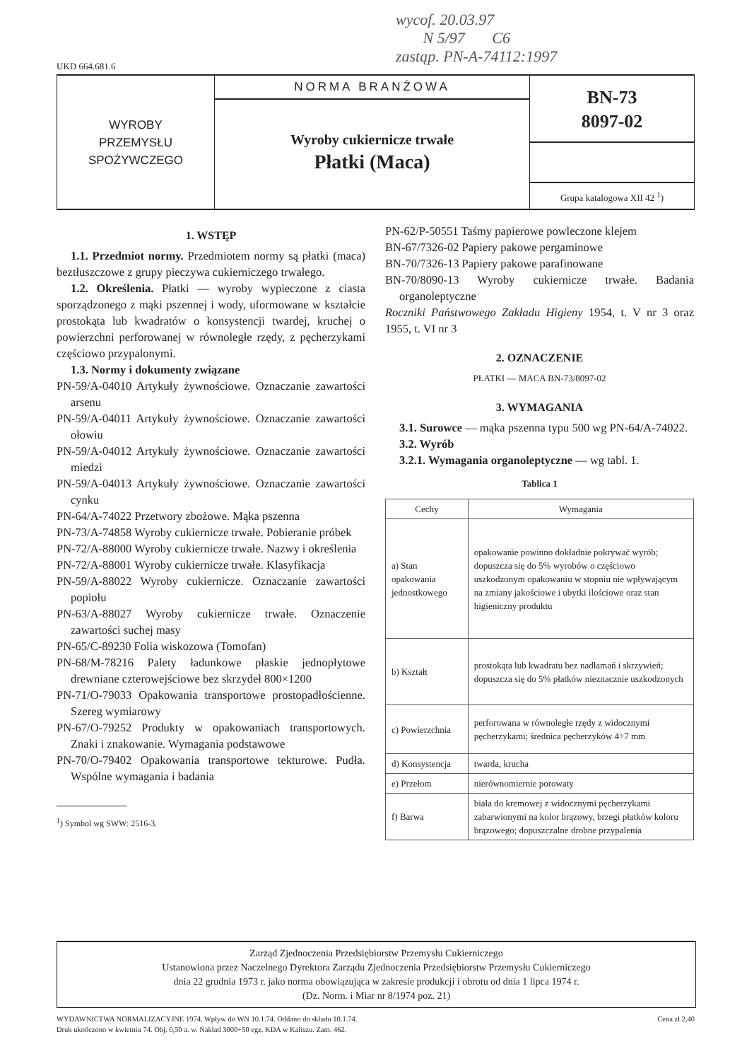wycof. 20.03.97
N 5/97 C6
zastąp. PN-A-74112:1997
UKD 664.681.6
WYROBY
PRZEMYSŁU
SPOŻYWCZEGO
NORMA BRANŻOWA
Wyroby cukiernicze trwałe
Płatki (Maca)
BN-73
8097-02
Grupa katalogowa XII 42 <sup>1</sup>)
1. WSTĘP
1.1. Przedmiot normy. Przedmiotem normy są płatki (maca) beztłuszczowe z grupy pieczywa cukierniczego trwałego.
1.2. Określenia. Płatki — wyroby wypieczone z ciasta sporządzonego z mąki pszennej i wody, uformowane w kształcie prostokąta lub kwadratów o konsystencji twardej, kruchej o powierzchni perforowanej w równoległe rzędy, z pęcherzykami częściowo przypalonymi.
1.3. Normy i dokumenty związane
PN-59/A-04010 Artykuły żywnościowe. Oznaczanie zawartości arsenu
PN-59/A-04011 Artykuły żywnościowe. Oznaczanie zawartości ołowiu
PN-59/A-04012 Artykuły żywnościowe. Oznaczanie zawartości miedzi
PN-59/A-04013 Artykuły żywnościowe. Oznaczanie zawartości cynku
PN-64/A-74022 Przetwory zbożowe. Mąka pszenna
PN-73/A-74858 Wyroby cukiernicze trwałe. Pobieranie próbek
PN-72/A-88000 Wyroby cukiernicze trwałe. Nazwy i określenia
PN-72/A-88001 Wyroby cukiernicze trwałe. Klasyfikacja
PN-59/A-88022 Wyroby cukiernicze. Oznaczanie zawartości popiołu
PN-63/A-88027 Wyroby cukiernicze trwałe. Oznaczenie zawartości suchej masy
PN-65/C-89230 Folia wiskozowa (Tomofan)
PN-68/M-78216 Palety ładunkowe płaskie jednopłytowe drewniane czterowejściowe bez skrzydeł 800×1200
PN-71/O-79033 Opakowania transportowe prostopadłościenne. Szereg wymiarowy
PN-67/O-79252 Produkty w opakowaniach transportowych. Znaki i znakowanie. Wymagania podstawowe
PN-70/O-79402 Opakowania transportowe tekturowe. Pudła. Wspólne wymagania i badania
<sup>1</sup>) Symbol wg SWW: 2516-3.
PN-62/P-50551 Taśmy papierowe powleczone klejem
BN-67/7326-02 Papiery pakowe pergaminowe
BN-70/7326-13 Papiery pakowe parafinowane
BN-70/8090-13 Wyroby cukiernicze trwałe. Badania organoleptyczne
Roczniki Państwowego Zakładu Higieny 1954, t. V nr 3 oraz 1955, t. VI nr 3
2. OZNACZENIE
PŁATKI — MACA BN-73/8097-02
3. WYMAGANIA
3.1. Surowce — mąka pszenna typu 500 wg PN-64/A-74022.
3.2. Wyrób
3.2.1. Wymagania organoleptyczne — wg tabl. 1.
Tablica 1
| Cechy | Wymagania |
| --- | --- |
| a) Stan opakowania jednostkowego | opakowanie powinno dokładnie pokrywać wyrób; dopuszcza się do 5% wyrobów o częściowo uszkodzonym opakowaniu w stopniu nie wpływającym na zmiany jakościowe i ubytki ilościowe oraz stan higieniczny produktu |
| b) Kształt | prostokąta lub kwadratu bez nadłamań i skrzywień; dopuszcza się do 5% płatków nieznacznie uszkodzonych |
| c) Powierzchnia | perforowana w równoległe rzędy z widocznymi pęcherzykami; średnica pęcherzyków 4÷7 mm |
| d) Konsystencja | twarda, krucha |
| e) Przełom | nierównomiernie porowaty |
| f) Barwa | biała do kremowej z widocznymi pęcherzykami zabarwionymi na kolor brązowy, brzegi płatków koloru brązowego; dopuszczalne drobne przypalenia |
Zarząd Zjednoczenia Przedsiębiorstw Przemysłu Cukierniczego
Ustanowiona przez Naczelnego Dyrektora Zarządu Zjednoczenia Przedsiębiorstw Przemysłu Cukierniczego
dnia 22 grudnia 1973 r. jako norma obowiązująca w zakresie produkcji i obrotu od dnia 1 lipca 1974 r.
(Dz. Norm. i Miar nr 8/1974 poz. 21)
Cena zł 2,40 WYDAWNICTWA NORMALIZACYJNE 1974. Wpływ do WN 10.1.74. Oddano do składu 10.1.74.
Druk ukończono w kwietniu 74. Obj. 0,50 a. w. Nakład 3000+50 egz. KDA w Kaliszu. Zam. 462.